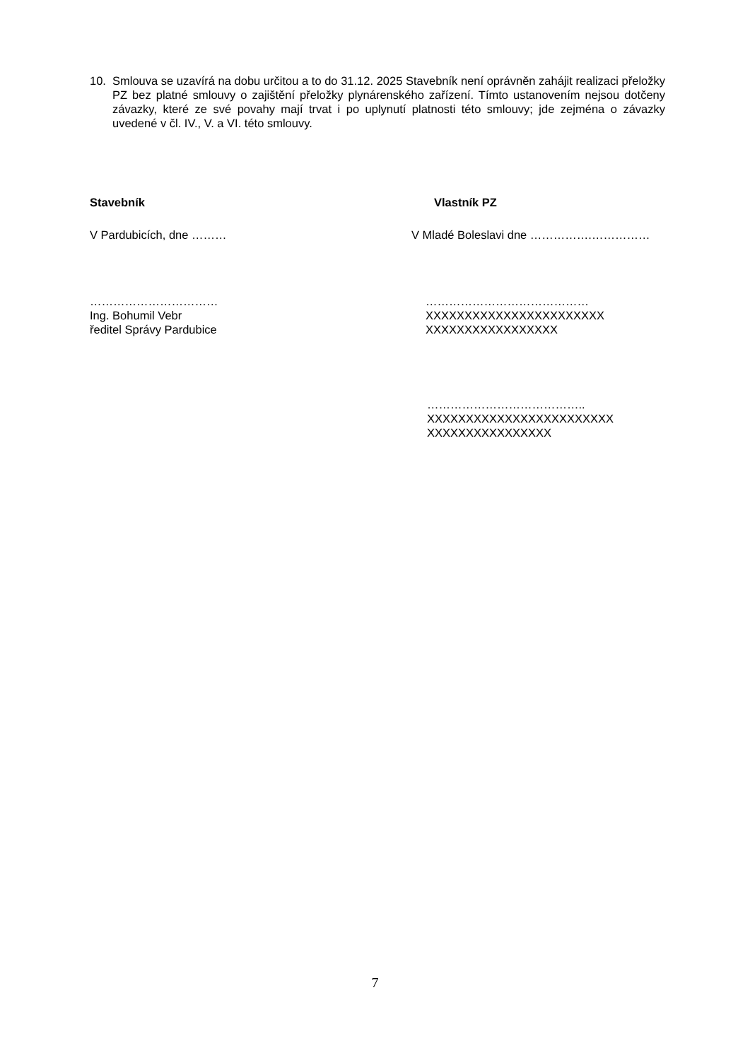10. Smlouva se uzavírá na dobu určitou a to do 31.12. 2025 Stavebník není oprávněn zahájit realizaci přeložky PZ bez platné smlouvy o zajištění přeložky plynárenského zařízení. Tímto ustanovením nejsou dotčeny závazky, které ze své povahy mají trvat i po uplynutí platnosti této smlouvy; jde zejména o závazky uvedené v čl. IV., V. a VI. této smlouvy.
Stavebník Vlastník PZ
V Pardubicích, dne ……… V Mladé Boleslavi dne …………….……………
……………………………
Ing. Bohumil Vebr
ředitel Správy Pardubice
……………………………………
XXXXXXXXXXXXXXXXXXXXXXX
XXXXXXXXXXXXXXXXX
…………………………………..
XXXXXXXXXXXXXXXXXXXXXXXX
XXXXXXXXXXXXXXXX
7